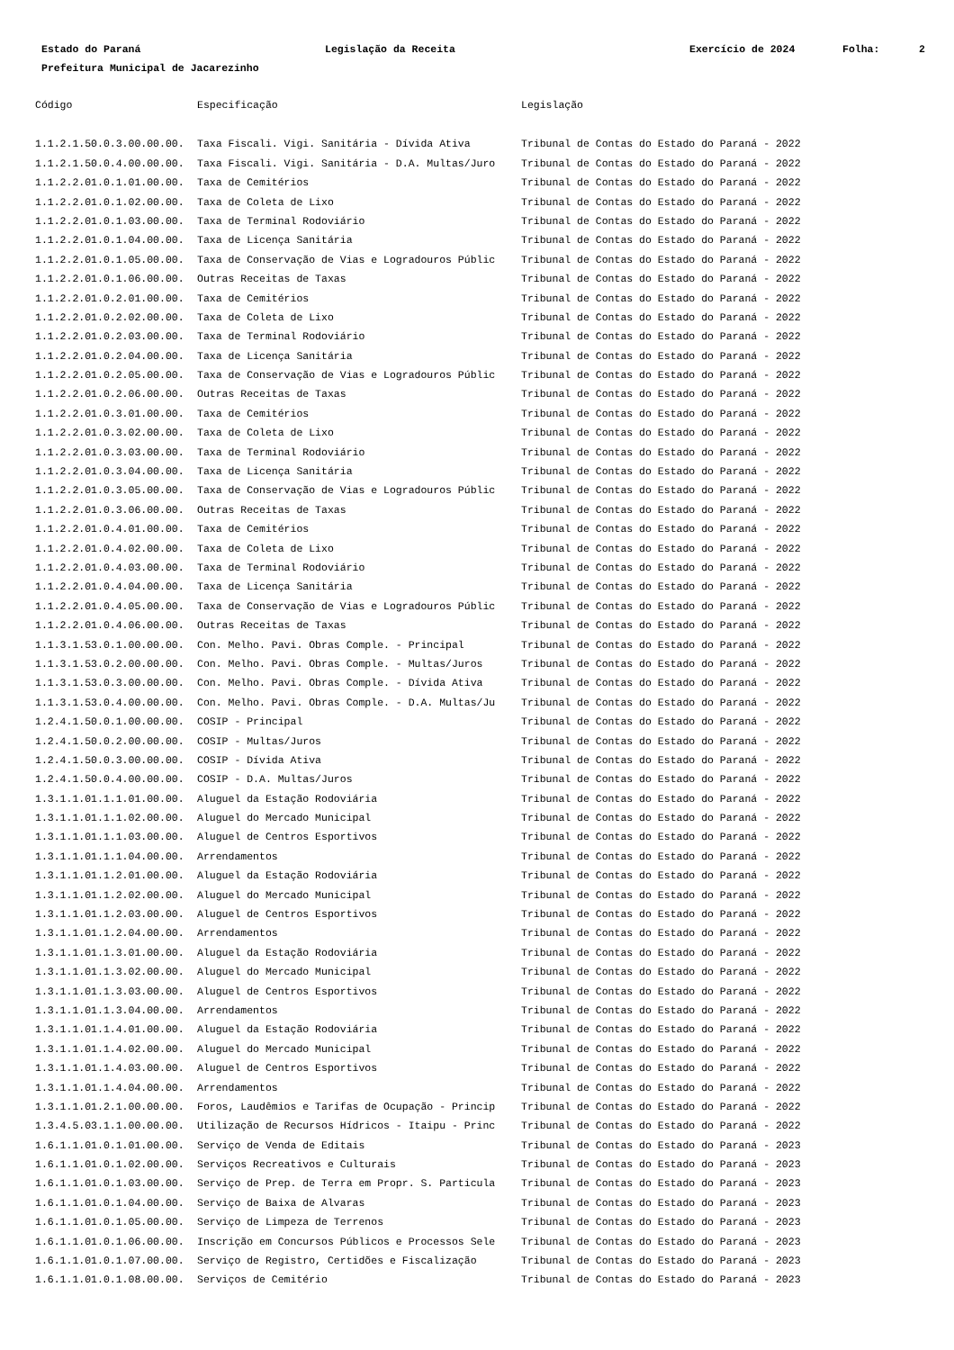Estado do Paraná Legislação da Receita Exercício de 2024 Folha: 2
Prefeitura Municipal de Jacarezinho
| Código | Especificação | Legislação |
| --- | --- | --- |
| 1.1.2.1.50.0.3.00.00.00. | Taxa Fiscali. Vigi. Sanitária - Dívida Ativa | Tribunal de Contas do Estado do Paraná - 2022 |
| 1.1.2.1.50.0.4.00.00.00. | Taxa Fiscali. Vigi. Sanitária - D.A. Multas/Juro | Tribunal de Contas do Estado do Paraná - 2022 |
| 1.1.2.2.01.0.1.01.00.00. | Taxa de Cemitérios | Tribunal de Contas do Estado do Paraná - 2022 |
| 1.1.2.2.01.0.1.02.00.00. | Taxa de Coleta de Lixo | Tribunal de Contas do Estado do Paraná - 2022 |
| 1.1.2.2.01.0.1.03.00.00. | Taxa de Terminal Rodoviário | Tribunal de Contas do Estado do Paraná - 2022 |
| 1.1.2.2.01.0.1.04.00.00. | Taxa de Licença Sanitária | Tribunal de Contas do Estado do Paraná - 2022 |
| 1.1.2.2.01.0.1.05.00.00. | Taxa de Conservação de Vias e Logradouros Públic | Tribunal de Contas do Estado do Paraná - 2022 |
| 1.1.2.2.01.0.1.06.00.00. | Outras Receitas de Taxas | Tribunal de Contas do Estado do Paraná - 2022 |
| 1.1.2.2.01.0.2.01.00.00. | Taxa de Cemitérios | Tribunal de Contas do Estado do Paraná - 2022 |
| 1.1.2.2.01.0.2.02.00.00. | Taxa de Coleta de Lixo | Tribunal de Contas do Estado do Paraná - 2022 |
| 1.1.2.2.01.0.2.03.00.00. | Taxa de Terminal Rodoviário | Tribunal de Contas do Estado do Paraná - 2022 |
| 1.1.2.2.01.0.2.04.00.00. | Taxa de Licença Sanitária | Tribunal de Contas do Estado do Paraná - 2022 |
| 1.1.2.2.01.0.2.05.00.00. | Taxa de Conservação de Vias e Logradouros Públic | Tribunal de Contas do Estado do Paraná - 2022 |
| 1.1.2.2.01.0.2.06.00.00. | Outras Receitas de Taxas | Tribunal de Contas do Estado do Paraná - 2022 |
| 1.1.2.2.01.0.3.01.00.00. | Taxa de Cemitérios | Tribunal de Contas do Estado do Paraná - 2022 |
| 1.1.2.2.01.0.3.02.00.00. | Taxa de Coleta de Lixo | Tribunal de Contas do Estado do Paraná - 2022 |
| 1.1.2.2.01.0.3.03.00.00. | Taxa de Terminal Rodoviário | Tribunal de Contas do Estado do Paraná - 2022 |
| 1.1.2.2.01.0.3.04.00.00. | Taxa de Licença Sanitária | Tribunal de Contas do Estado do Paraná - 2022 |
| 1.1.2.2.01.0.3.05.00.00. | Taxa de Conservação de Vias e Logradouros Públic | Tribunal de Contas do Estado do Paraná - 2022 |
| 1.1.2.2.01.0.3.06.00.00. | Outras Receitas de Taxas | Tribunal de Contas do Estado do Paraná - 2022 |
| 1.1.2.2.01.0.4.01.00.00. | Taxa de Cemitérios | Tribunal de Contas do Estado do Paraná - 2022 |
| 1.1.2.2.01.0.4.02.00.00. | Taxa de Coleta de Lixo | Tribunal de Contas do Estado do Paraná - 2022 |
| 1.1.2.2.01.0.4.03.00.00. | Taxa de Terminal Rodoviário | Tribunal de Contas do Estado do Paraná - 2022 |
| 1.1.2.2.01.0.4.04.00.00. | Taxa de Licença Sanitária | Tribunal de Contas do Estado do Paraná - 2022 |
| 1.1.2.2.01.0.4.05.00.00. | Taxa de Conservação de Vias e Logradouros Públic | Tribunal de Contas do Estado do Paraná - 2022 |
| 1.1.2.2.01.0.4.06.00.00. | Outras Receitas de Taxas | Tribunal de Contas do Estado do Paraná - 2022 |
| 1.1.3.1.53.0.1.00.00.00. | Con. Melho. Pavi. Obras Comple. - Principal | Tribunal de Contas do Estado do Paraná - 2022 |
| 1.1.3.1.53.0.2.00.00.00. | Con. Melho. Pavi. Obras Comple. - Multas/Juros | Tribunal de Contas do Estado do Paraná - 2022 |
| 1.1.3.1.53.0.3.00.00.00. | Con. Melho. Pavi. Obras Comple. - Dívida Ativa | Tribunal de Contas do Estado do Paraná - 2022 |
| 1.1.3.1.53.0.4.00.00.00. | Con. Melho. Pavi. Obras Comple. - D.A. Multas/Ju | Tribunal de Contas do Estado do Paraná - 2022 |
| 1.2.4.1.50.0.1.00.00.00. | COSIP - Principal | Tribunal de Contas do Estado do Paraná - 2022 |
| 1.2.4.1.50.0.2.00.00.00. | COSIP - Multas/Juros | Tribunal de Contas do Estado do Paraná - 2022 |
| 1.2.4.1.50.0.3.00.00.00. | COSIP - Dívida Ativa | Tribunal de Contas do Estado do Paraná - 2022 |
| 1.2.4.1.50.0.4.00.00.00. | COSIP - D.A. Multas/Juros | Tribunal de Contas do Estado do Paraná - 2022 |
| 1.3.1.1.01.1.1.01.00.00. | Aluguel da Estação Rodoviária | Tribunal de Contas do Estado do Paraná - 2022 |
| 1.3.1.1.01.1.1.02.00.00. | Aluguel do Mercado Municipal | Tribunal de Contas do Estado do Paraná - 2022 |
| 1.3.1.1.01.1.1.03.00.00. | Aluguel de Centros Esportivos | Tribunal de Contas do Estado do Paraná - 2022 |
| 1.3.1.1.01.1.1.04.00.00. | Arrendamentos | Tribunal de Contas do Estado do Paraná - 2022 |
| 1.3.1.1.01.1.2.01.00.00. | Aluguel da Estação Rodoviária | Tribunal de Contas do Estado do Paraná - 2022 |
| 1.3.1.1.01.1.2.02.00.00. | Aluguel do Mercado Municipal | Tribunal de Contas do Estado do Paraná - 2022 |
| 1.3.1.1.01.1.2.03.00.00. | Aluguel de Centros Esportivos | Tribunal de Contas do Estado do Paraná - 2022 |
| 1.3.1.1.01.1.2.04.00.00. | Arrendamentos | Tribunal de Contas do Estado do Paraná - 2022 |
| 1.3.1.1.01.1.3.01.00.00. | Aluguel da Estação Rodoviária | Tribunal de Contas do Estado do Paraná - 2022 |
| 1.3.1.1.01.1.3.02.00.00. | Aluguel do Mercado Municipal | Tribunal de Contas do Estado do Paraná - 2022 |
| 1.3.1.1.01.1.3.03.00.00. | Aluguel de Centros Esportivos | Tribunal de Contas do Estado do Paraná - 2022 |
| 1.3.1.1.01.1.3.04.00.00. | Arrendamentos | Tribunal de Contas do Estado do Paraná - 2022 |
| 1.3.1.1.01.1.4.01.00.00. | Aluguel da Estação Rodoviária | Tribunal de Contas do Estado do Paraná - 2022 |
| 1.3.1.1.01.1.4.02.00.00. | Aluguel do Mercado Municipal | Tribunal de Contas do Estado do Paraná - 2022 |
| 1.3.1.1.01.1.4.03.00.00. | Aluguel de Centros Esportivos | Tribunal de Contas do Estado do Paraná - 2022 |
| 1.3.1.1.01.1.4.04.00.00. | Arrendamentos | Tribunal de Contas do Estado do Paraná - 2022 |
| 1.3.1.1.01.2.1.00.00.00. | Foros, Laudêmios e Tarifas de Ocupação - Princip | Tribunal de Contas do Estado do Paraná - 2022 |
| 1.3.4.5.03.1.1.00.00.00. | Utilização de Recursos Hídricos - Itaipu - Princ | Tribunal de Contas do Estado do Paraná - 2022 |
| 1.6.1.1.01.0.1.01.00.00. | Serviço de Venda de Editais | Tribunal de Contas do Estado do Paraná - 2023 |
| 1.6.1.1.01.0.1.02.00.00. | Serviços Recreativos e Culturais | Tribunal de Contas do Estado do Paraná - 2023 |
| 1.6.1.1.01.0.1.03.00.00. | Serviço de Prep. de Terra em Propr. S. Particula | Tribunal de Contas do Estado do Paraná - 2023 |
| 1.6.1.1.01.0.1.04.00.00. | Serviço de Baixa de Alvaras | Tribunal de Contas do Estado do Paraná - 2023 |
| 1.6.1.1.01.0.1.05.00.00. | Serviço de Limpeza de Terrenos | Tribunal de Contas do Estado do Paraná - 2023 |
| 1.6.1.1.01.0.1.06.00.00. | Inscrição em Concursos Públicos e Processos Sele | Tribunal de Contas do Estado do Paraná - 2023 |
| 1.6.1.1.01.0.1.07.00.00. | Serviço de Registro, Certidões e Fiscalização | Tribunal de Contas do Estado do Paraná - 2023 |
| 1.6.1.1.01.0.1.08.00.00. | Serviços de Cemitério | Tribunal de Contas do Estado do Paraná - 2023 |